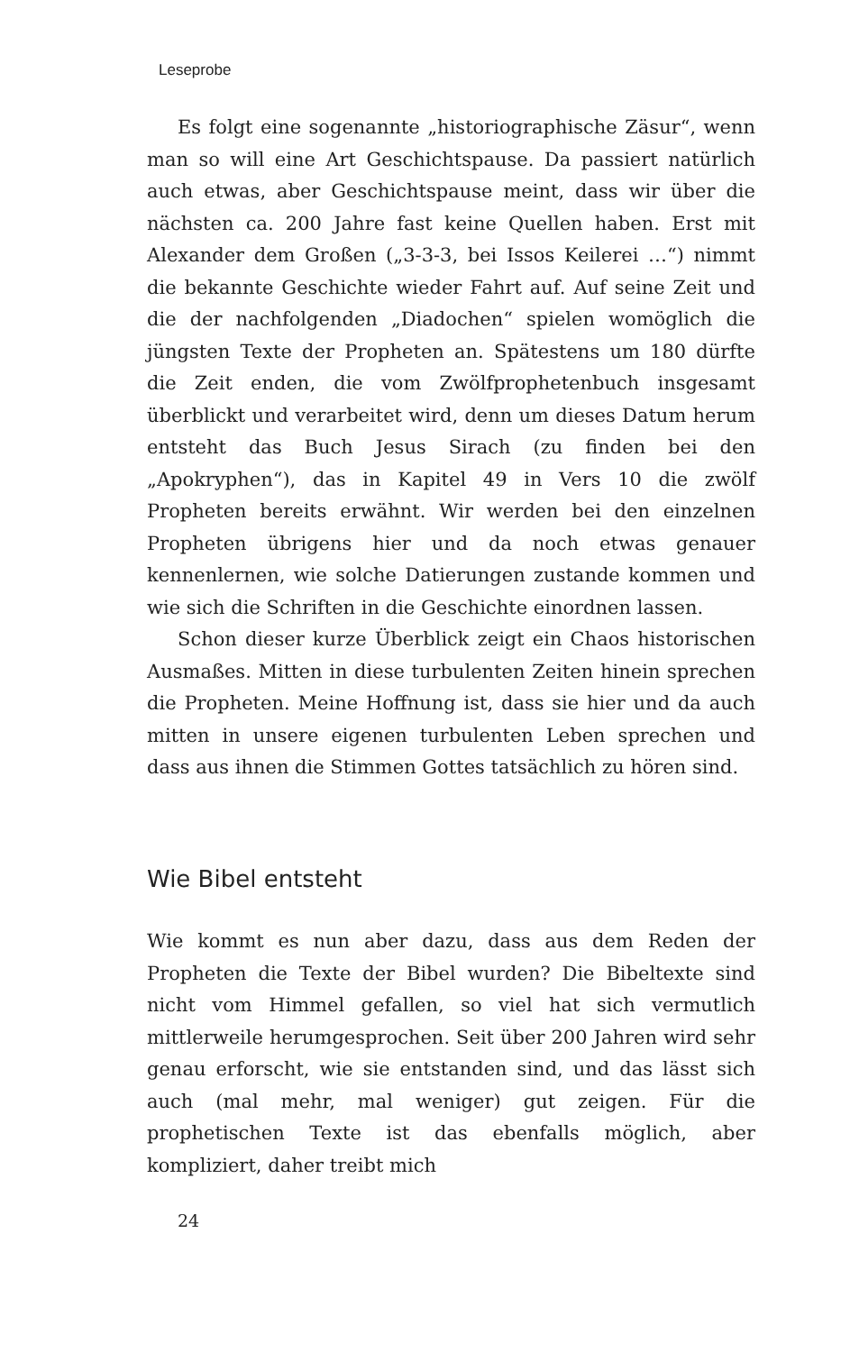Leseprobe
Es folgt eine sogenannte „historiographische Zäsur“, wenn man so will eine Art Geschichtspause. Da passiert natürlich auch etwas, aber Geschichtspause meint, dass wir über die nächsten ca. 200 Jahre fast keine Quellen haben. Erst mit Alexander dem Großen („3-3-3, bei Issos Keilerei …“) nimmt die bekannte Geschichte wieder Fahrt auf. Auf seine Zeit und die der nachfolgenden „Diadochen“ spielen womöglich die jüngsten Texte der Propheten an. Spätestens um 180 dürfte die Zeit enden, die vom Zwölfprophetenbuch insgesamt überblickt und verarbeitet wird, denn um dieses Datum herum entsteht das Buch Jesus Sirach (zu finden bei den „Apokryphen“), das in Kapitel 49 in Vers 10 die zwölf Propheten bereits erwähnt. Wir werden bei den einzelnen Propheten übrigens hier und da noch etwas genauer kennenlernen, wie solche Datierungen zustande kommen und wie sich die Schriften in die Geschichte einordnen lassen.
Schon dieser kurze Überblick zeigt ein Chaos historischen Ausmaßes. Mitten in diese turbulenten Zeiten hinein sprechen die Propheten. Meine Hoffnung ist, dass sie hier und da auch mitten in unsere eigenen turbulenten Leben sprechen und dass aus ihnen die Stimmen Gottes tatsächlich zu hören sind.
Wie Bibel entsteht
Wie kommt es nun aber dazu, dass aus dem Reden der Propheten die Texte der Bibel wurden? Die Bibeltexte sind nicht vom Himmel gefallen, so viel hat sich vermutlich mittlerweile herumgesprochen. Seit über 200 Jahren wird sehr genau erforscht, wie sie entstanden sind, und das lässt sich auch (mal mehr, mal weniger) gut zeigen. Für die prophetischen Texte ist das ebenfalls möglich, aber kompliziert, daher treibt mich
24